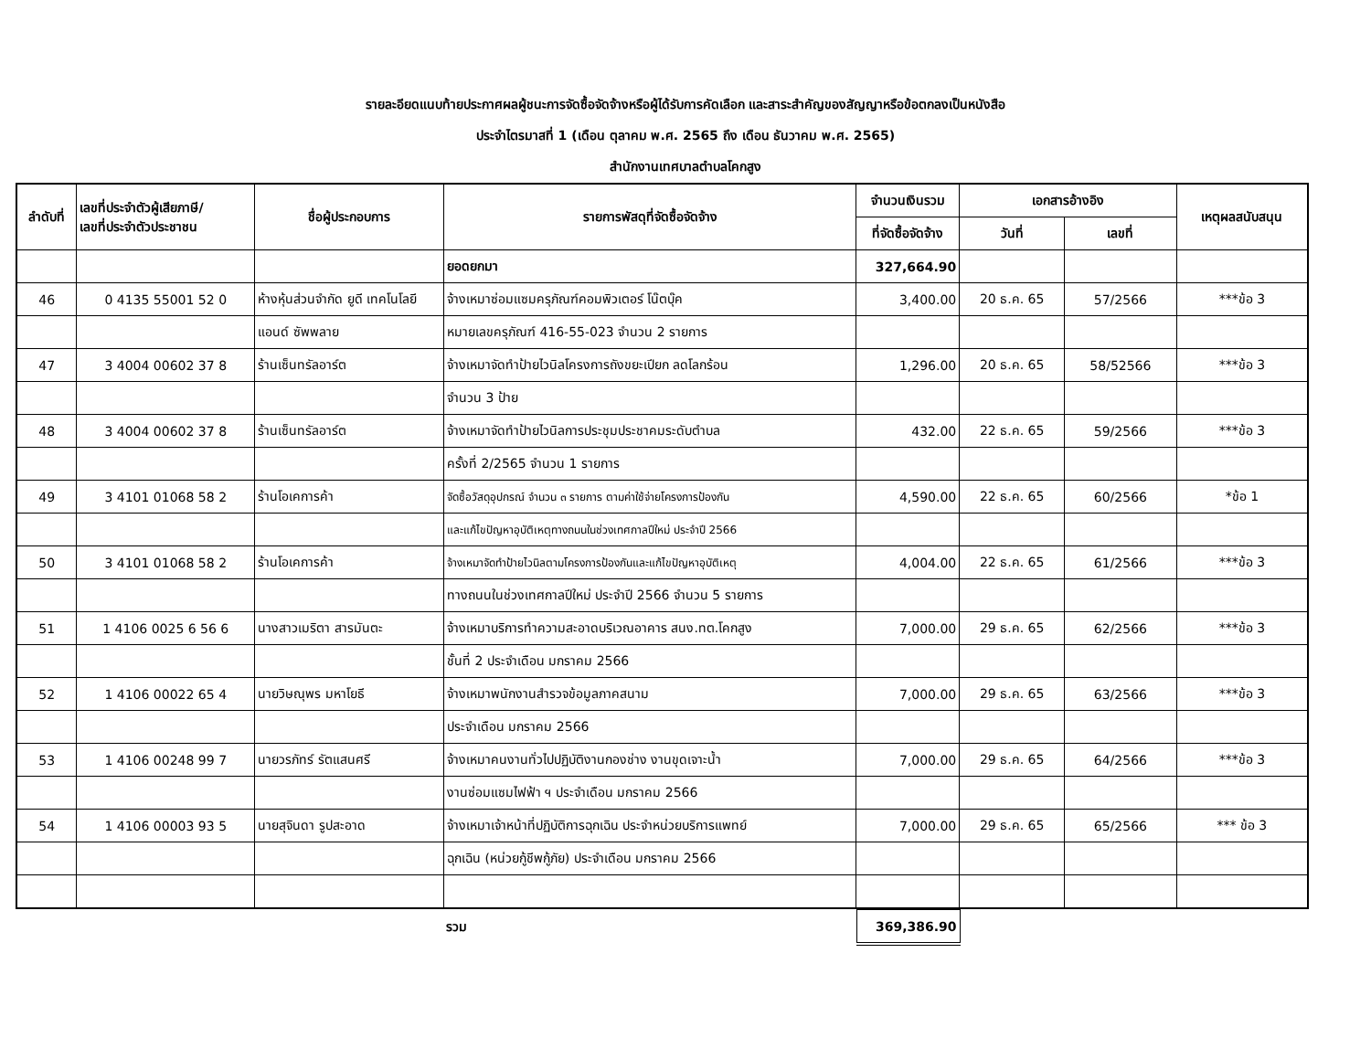รายละอียดแนบท้ายประกาศผลผู้ชนะการจัดซื้อจัดจ้างหรือผู้ได้รับการคัดเลือก และสาระสำคัญของสัญญาหรือข้อตกลงเป็นหนังสือ
ประจำไตรมาสที่ 1 (เดือน ตุลาคม พ.ศ. 2565 ถึง เดือน ธันวาคม พ.ศ. 2565)
สำนักงานเทศบาลตำบลโคกสูง
| ลำดับที่ | เลขที่ประจำตัวผู้เสียภาษี/ เลขที่ประจำตัวประชาชน | ชื่อผู้ประกอบการ | รายการพัสดุที่จัดซื้อจัดจ้าง | จำนวนเงินรวม | เอกสารอ้างอิง | | เหตุผลสนับสนุน |
| --- | --- | --- | --- | --- | --- | --- | --- |
| | | | | ที่จัดซื้อจัดจ้าง | วันที่ | เลขที่ | |
| | | | ยอดยกมา | 327,664.90 | | | |
| 46 | 0 4135 55001 52 0 | ห้างหุ้นส่วนจำกัด ยูดี เทคโนโลยี | จ้างเหมาซ่อมแซมครุภัณฑ์คอมพิวเตอร์ โน๊ตบุ๊ค | 3,400.00 | 20 ธ.ค. 65 | 57/2566 | ***ข้อ 3 |
| | | แอนด์ ซัพพลาย | หมายเลขครุภัณฑ์ 416-55-023 จำนวน 2 รายการ | | | | |
| 47 | 3 4004 00602 37 8 | ร้านเซ็นทรัลอาร์ต | จ้างเหมาจัดทำป้ายไวนิลโครงการถังขยะเปียก ลดโลกร้อน | 1,296.00 | 20 ธ.ค. 65 | 58/52566 | ***ข้อ 3 |
| | | | จำนวน 3 ป้าย | | | | |
| 48 | 3 4004 00602 37 8 | ร้านเซ็นทรัลอาร์ต | จ้างเหมาจัดทำป้ายไวนิลการประชุมประชาคมระดับตำบล | 432.00 | 22 ธ.ค. 65 | 59/2566 | ***ข้อ 3 |
| | | | ครั้งที่ 2/2565 จำนวน 1 รายการ | | | | |
| 49 | 3 4101 01068 58 2 | ร้านโอเคการค้า | จัดซื้อวัสดุอุปกรณ์ จำนวน ๓ รายการ ตามค่าใช้จ่ายโครงการป้องกัน | 4,590.00 | 22 ธ.ค. 65 | 60/2566 | *ข้อ 1 |
| | | | และแก้ไขปัญหาอุบัติเหตุทางถนนในช่วงเทศกาลปีใหม่ ประจำปี 2566 | | | | |
| 50 | 3 4101 01068 58 2 | ร้านโอเคการค้า | จ้างเหมาจัดทำป้ายไวนิลตามโครงการป้องกันและแก้ไขปัญหาอุบัติเหตุ | 4,004.00 | 22 ธ.ค. 65 | 61/2566 | ***ข้อ 3 |
| | | | ทางถนนในช่วงเทศกาลปีใหม่ ประจำปี 2566 จำนวน 5 รายการ | | | | |
| 51 | 1 4106 0025 6 56 6 | นางสาวเมริตา สารมันตะ | จ้างเหมาบริการทำความสะอาดบริเวณอาคาร สนง.ทต.โคกสูง | 7,000.00 | 29 ธ.ค. 65 | 62/2566 | ***ข้อ 3 |
| | | | ชั้นที่ 2 ประจำเดือน มกราคม 2566 | | | | |
| 52 | 1 4106 00022 65 4 | นายวิษณุพร มหาโยธี | จ้างเหมาพนักงานสำรวจข้อมูลภาคสนาม | 7,000.00 | 29 ธ.ค. 65 | 63/2566 | ***ข้อ 3 |
| | | | ประจำเดือน มกราคม 2566 | | | | |
| 53 | 1 4106 00248 99 7 | นายวรภัทร์ รัตแสนศรี | จ้างเหมาคนงานทั่วไปปฏิบัติงานกองช่าง งานขุดเจาะน้ำ | 7,000.00 | 29 ธ.ค. 65 | 64/2566 | ***ข้อ 3 |
| | | | งานซ่อมแซมไฟฟ้า ฯ ประจำเดือน มกราคม 2566 | | | | |
| 54 | 1 4106 00003 93 5 | นายสุจินดา รูปสะอาด | จ้างเหมาเจ้าหน้าที่ปฏิบัติการฉุกเฉิน ประจำหน่วยบริการแพทย์ | 7,000.00 | 29 ธ.ค. 65 | 65/2566 | *** ข้อ 3 |
| | | | ฉุกเฉิน (หน่วยกู้ชีพกู้ภัย) ประจำเดือน มกราคม 2566 | | | | |
| | | | รวม | 369,386.90 | | | |